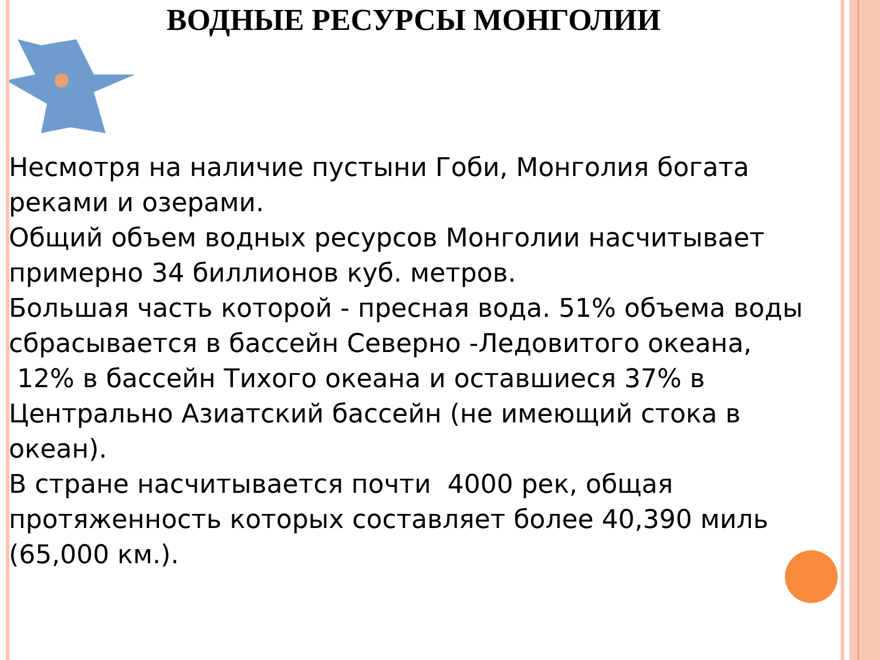ВОДНЫЕ РЕСУРСЫ МОНГОЛИИ
Несмотря на наличие пустыни Гоби, Монголия богата реками и озерами.
Общий объем водных ресурсов Монголии насчитывает примерно 34 биллионов куб. метров.
Большая часть которой - пресная вода. 51% объема воды сбрасывается в бассейн Северно -Ледовитого океана,
12% в бассейн Тихого океана и оставшиеся 37% в Центрально Азиатский бассейн (не имеющий стока в океан).
В стране насчитывается почти 4000 рек, общая протяженность которых составляет более 40,390 миль (65,000 км.).